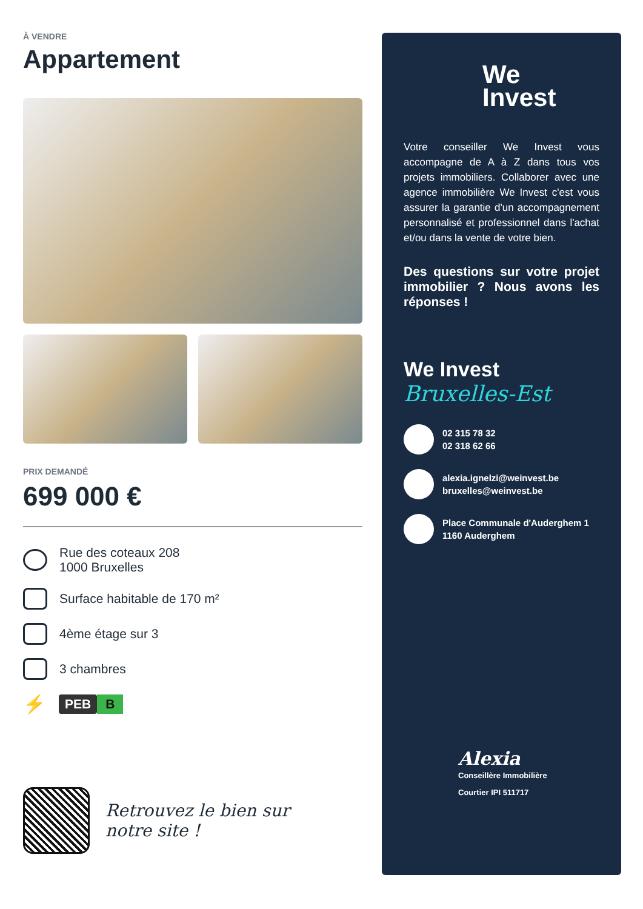À VENDRE
Appartement
PRIX DEMANDÉ
699 000 €
Rue des coteaux 208
1000 Bruxelles
Surface habitable de 170 m²
4ème étage sur 3
3 chambres
⚡
PEB B
Retrouvez le bien sur
notre site !
We
Invest
Votre conseiller We Invest vous accompagne de A à Z dans tous vos projets immobiliers. Collaborer avec une agence immobilière We Invest c'est vous assurer la garantie d'un accompagnement personnalisé et professionnel dans l'achat et/ou dans la vente de votre bien.
Des questions sur votre projet immobilier ? Nous avons les réponses !
We Invest
Bruxelles-Est
02 315 78 32
02 318 62 66
alexia.ignelzi@weinvest.be
bruxelles@weinvest.be
Place Communale d'Auderghem 1
1160 Auderghem
Alexia
Conseillère Immobilière
Courtier IPI 511717